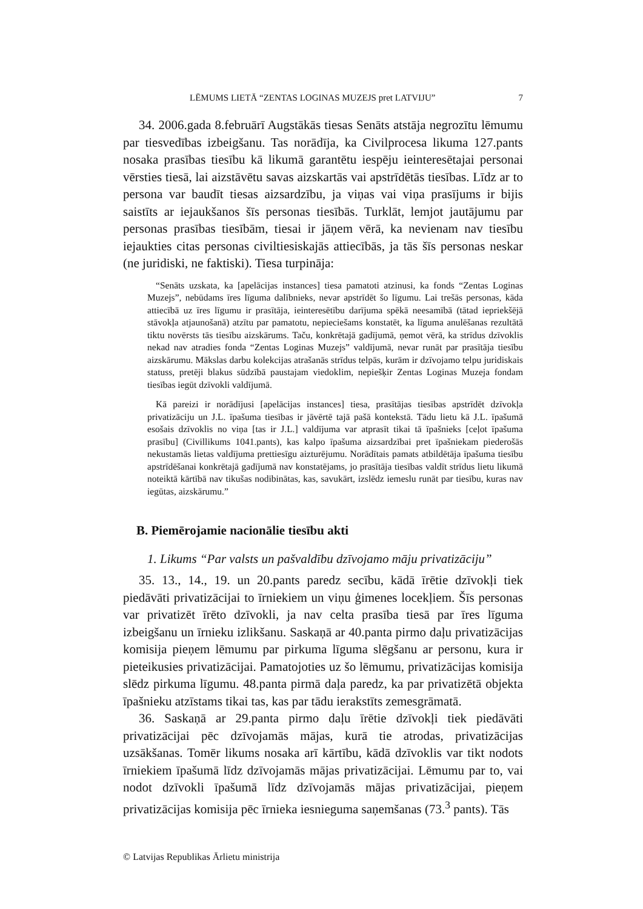LĒMUMS LIETĀ “ZENTAS LOGINAS MUZEJS pret LATVIJU” 7
34. 2006.gada 8.februārī Augstākās tiesas Senāts atstāja negrozītu lēmumu par tiesvedības izbeigšanu. Tas norādīja, ka Civilprocesa likuma 127.pants nosaka prasības tiesību kā likumā garantētu iespēju ieinteresētajai personai vērsties tiesā, lai aizstāvētu savas aizskartās vai apstrīdētās tiesības. Līdz ar to persona var baudīt tiesas aizsardzību, ja viņas vai viņa prasījums ir bijis saistīts ar iejaukšanos šīs personas tiesībās. Turklāt, lemjot jautājumu par personas prasības tiesībām, tiesai ir jāņem vērā, ka nevienam nav tiesību iejaukties citas personas civiltiesiskajās attiecībās, ja tās šīs personas neskar (ne juridiski, ne faktiski). Tiesa turpināja:
“Senāts uzskata, ka [apelācijas instances] tiesa pamatoti atzinusi, ka fonds “Zentas Loginas Muzejs”, nebūdams īres līguma dalībnieks, nevar apstrīdēt šo līgumu. Lai trešās personas, kāda attiecībā uz īres līgumu ir prasītāja, ieinteresētību darījuma spēkā neesamībā (tātad iepriekšējā stāvokļa atjaunošanā) atzītu par pamatotu, nepieciešams konstatēt, ka līguma anulēšanas rezultātā tiktu novērsts tās tiesību aizskārums. Taču, konkrētajā gadījumā, ņemot vērā, ka strīdus dzīvoklis nekad nav atradies fonda “Zentas Loginas Muzejs” valdījumā, nevar runāt par prasītāja tiesību aizskārumu. Mākslas darbu kolekcijas atrašanās strīdus telpās, kurām ir dzīvojamo telpu juridiskais statuss, pretēji blakus sūdzībā paustajam viedoklim, nepiešķir Zentas Loginas Muzeja fondam tiesības iegūt dzīvokli valdījumā.
Kā pareizi ir norādījusi [apelācijas instances] tiesa, prasītājas tiesības apstrīdēt dzīvokļa privatizāciju un J.L. īpašuma tiesības ir jāvērtē tajā pašā kontekstā. Tādu lietu kā J.L. īpašumā esošais dzīvoklis no viņa [tas ir J.L.] valdījuma var atprasīt tikai tā īpašnieks [ceļot īpašuma prasību] (Civillikums 1041.pants), kas kalpo īpašuma aizsardzībai pret īpašniekam piederošās nekustamās lietas valdījuma prettiesīgu aizturējumu. Norādītais pamats atbildētāja īpašuma tiesību apstrīdēšanai konkrētajā gadījumā nav konstatējams, jo prasītāja tiesības valdīt strīdus lietu likumā noteiktā kārtībā nav tikušas nodibinātas, kas, savukārt, izslēdz iemeslu runāt par tiesību, kuras nav iegūtas, aizskārumu.”
B. Piemērojamie nacionālie tiesību akti
1. Likums “Par valsts un pašvaldību dzīvojamo māju privatizāciju”
35. 13., 14., 19. un 20.pants paredz secību, kādā īrētie dzīvokļi tiek piedāvāti privatizācijai to īrniekiem un viņu ģimenes locekļiem. Šīs personas var privatizēt īrēto dzīvokli, ja nav celta prasība tiesā par īres līguma izbeigšanu un īrnieku izlikšanu. Saskaņā ar 40.panta pirmo daļu privatizācijas komisija pieņem lēmumu par pirkuma līguma slēgšanu ar personu, kura ir pieteikusies privatizācijai. Pamatojoties uz šo lēmumu, privatizācijas komisija slēdz pirkuma līgumu. 48.panta pirmā daļa paredz, ka par privatizētā objekta īpašnieku atzīstams tikai tas, kas par tādu ierakstīts zemesgrāmatā.
36. Saskaņā ar 29.panta pirmo daļu īrētie dzīvokļi tiek piedāvāti privatizācijai pēc dzīvojamās mājas, kurā tie atrodas, privatizācijas uzsākšanas. Tomēr likums nosaka arī kārtību, kādā dzīvoklis var tikt nodots īrniekiem īpašumā līdz dzīvojamās mājas privatizācijai. Lēmumu par to, vai nodot dzīvokli īpašumā līdz dzīvojamās mājas privatizācijai, pieņem privatizācijas komisija pēc īrnieka iesnieguma saņemšanas (73.<sup>3</sup> pants). Tās
© Latvijas Republikas Ārlietu ministrija